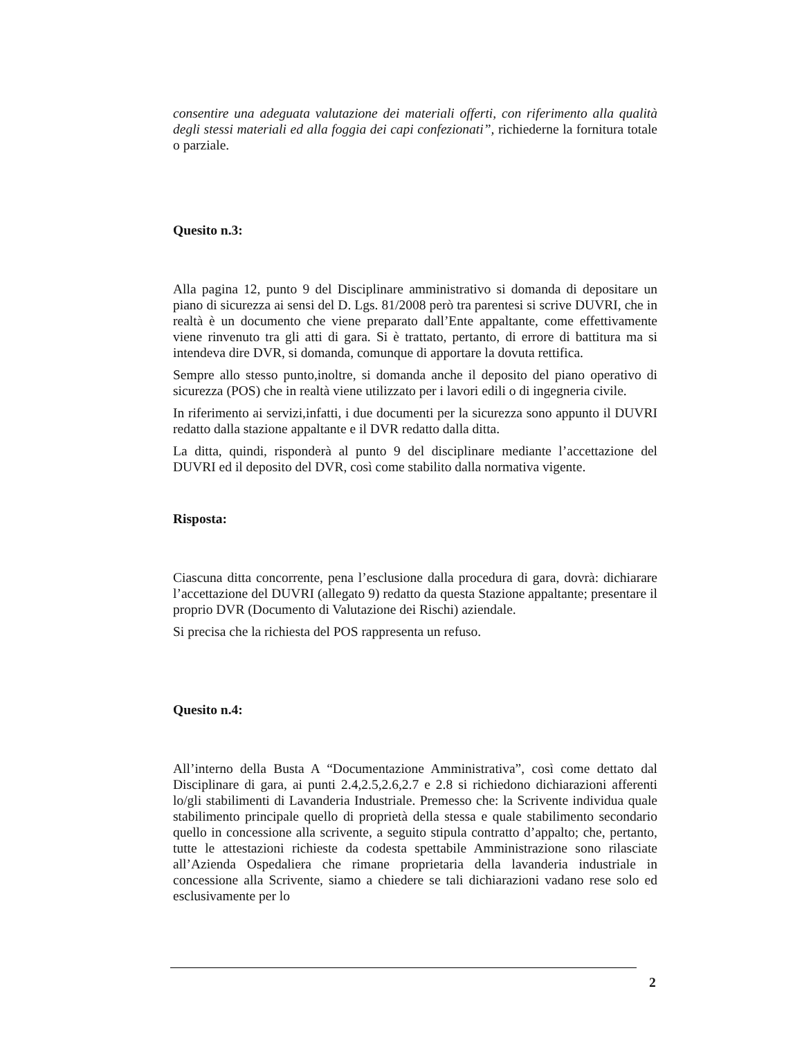consentire una adeguata valutazione dei materiali offerti, con riferimento alla qualità degli stessi materiali ed alla foggia dei capi confezionati”, richiederne la fornitura totale o parziale.
Quesito n.3:
Alla pagina 12, punto 9 del Disciplinare amministrativo si domanda di depositare un piano di sicurezza ai sensi del D. Lgs. 81/2008 però tra parentesi si scrive DUVRI, che in realtà è un documento che viene preparato dall’Ente appaltante, come effettivamente viene rinvenuto tra gli atti di gara. Si è trattato, pertanto, di errore di battitura ma si intendeva dire DVR, si domanda, comunque di apportare la dovuta rettifica.
Sempre allo stesso punto,inoltre, si domanda anche il deposito del piano operativo di sicurezza (POS) che in realtà viene utilizzato per i lavori edili o di ingegneria civile.
In riferimento ai servizi,infatti, i due documenti per la sicurezza sono appunto il DUVRI redatto dalla stazione appaltante e il DVR redatto dalla ditta.
La ditta, quindi, risponderà al punto 9 del disciplinare mediante l’accettazione del DUVRI ed il deposito del DVR, così come stabilito dalla normativa vigente.
Risposta:
Ciascuna ditta concorrente, pena l’esclusione dalla procedura di gara, dovrà: dichiarare l’accettazione del DUVRI (allegato 9) redatto da questa Stazione appaltante; presentare il proprio DVR (Documento di Valutazione dei Rischi) aziendale.
Si precisa che la richiesta del POS rappresenta un refuso.
Quesito n.4:
All’interno della Busta A “Documentazione Amministrativa”, così come dettato dal Disciplinare di gara, ai punti 2.4,2.5,2.6,2.7 e 2.8 si richiedono dichiarazioni afferenti lo/gli stabilimenti di Lavanderia Industriale. Premesso che: la Scrivente individua quale stabilimento principale quello di proprietà della stessa e quale stabilimento secondario quello in concessione alla scrivente, a seguito stipula contratto d’appalto; che, pertanto, tutte le attestazioni richieste da codesta spettabile Amministrazione sono rilasciate all’Azienda Ospedaliera che rimane proprietaria della lavanderia industriale in concessione alla Scrivente, siamo a chiedere se tali dichiarazioni vadano rese solo ed esclusivamente per lo
2